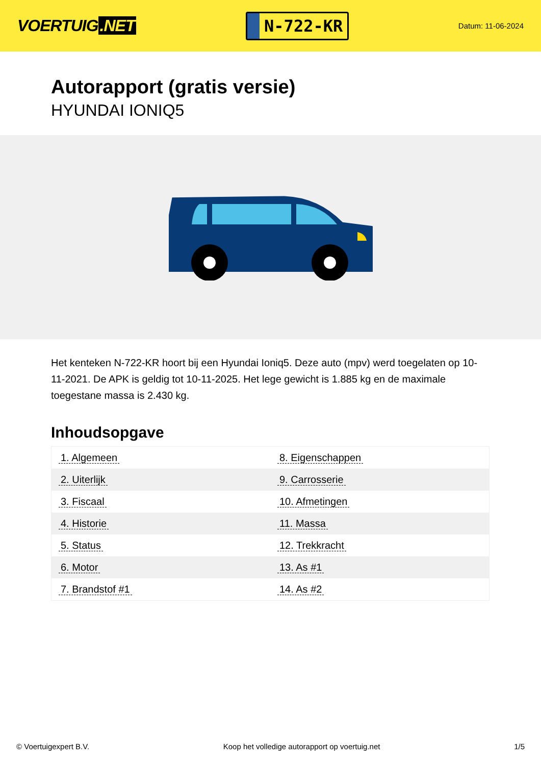VOERTUIG.NET
N-722-KR
Datum: 11-06-2024
Autorapport (gratis versie)
HYUNDAI IONIQ5
Het kenteken N-722-KR hoort bij een Hyundai Ioniq5. Deze auto (mpv) werd toegelaten op 10-11-2021. De APK is geldig tot 10-11-2025. Het lege gewicht is 1.885 kg en de maximale toegestane massa is 2.430 kg.
Inhoudsopgave
| 1. Algemeen | 8. Eigenschappen |
| 2. Uiterlijk | 9. Carrosserie |
| 3. Fiscaal | 10. Afmetingen |
| 4. Historie | 11. Massa |
| 5. Status | 12. Trekkracht |
| 6. Motor | 13. As #1 |
| 7. Brandstof #1 | 14. As #2 |
© Voertuigexpert B.V. Koop het volledige autorapport op voertuig.net 1/5